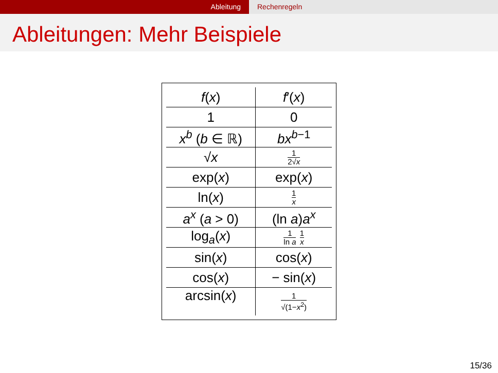Ableitung Rechenregeln
Ableitungen: Mehr Beispiele
| f ( x ) | f ′( x ) |
| --- | --- |
| 1 | 0 |
| x<sup>b</sup> ( b ∈ ℝ) | bx<sup>b−1</sup> |
| √ x | 1 2√ x |
| exp( x ) | exp( x ) |
| ln( x ) | 1 x |
| a<sup>x</sup> ( a > 0) | (ln a ) a<sup>x</sup> |
| log<sub>a</sub>( x ) | 1 ln a 1 x |
| sin( x ) | cos( x ) |
| cos( x ) | − sin( x ) |
| arcsin( x ) | 1 √(1− x<sup>2</sup>) |
15/36